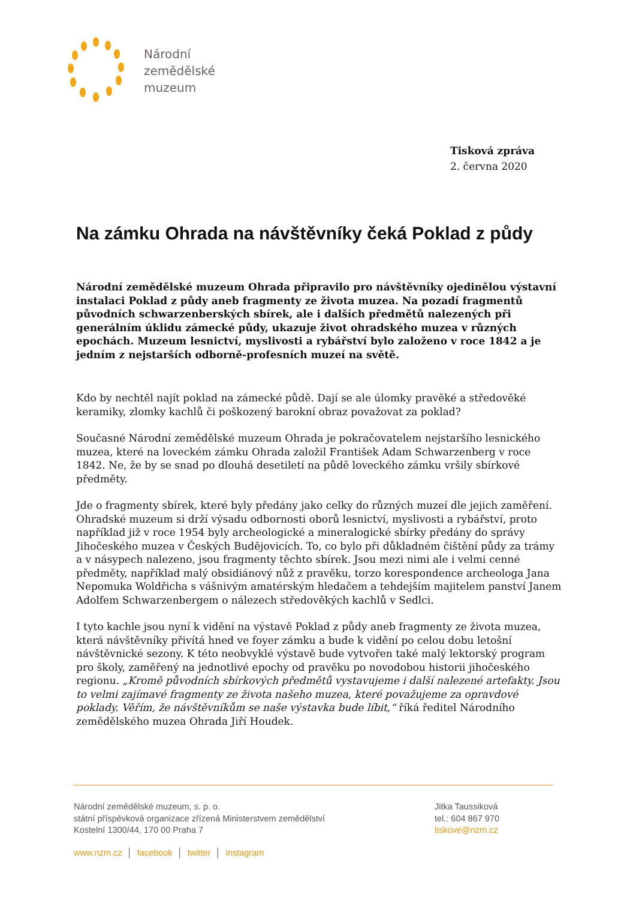Národní
zemědělské
muzeum
Tisková zpráva
2. června 2020
Na zámku Ohrada na návštěvníky čeká Poklad z půdy
Národní zemědělské muzeum Ohrada připravilo pro návštěvníky ojedinělou výstavní instalaci Poklad z půdy aneb fragmenty ze života muzea. Na pozadí fragmentů původních schwarzenberských sbírek, ale i dalších předmětů nalezených při generálním úklidu zámecké půdy, ukazuje život ohradského muzea v různých epochách. Muzeum lesnictví, myslivosti a rybářství bylo založeno v roce 1842 a je jedním z nejstarších odborně-profesních muzeí na světě.
Kdo by nechtěl najít poklad na zámecké půdě. Dají se ale úlomky pravěké a středověké keramiky, zlomky kachlů či poškozený barokní obraz považovat za poklad?
Současné Národní zemědělské muzeum Ohrada je pokračovatelem nejstaršího lesnického muzea, které na loveckém zámku Ohrada založil František Adam Schwarzenberg v roce 1842. Ne, že by se snad po dlouhá desetiletí na půdě loveckého zámku vršily sbírkové předměty.
Jde o fragmenty sbírek, které byly předány jako celky do různých muzeí dle jejich zaměření. Ohradské muzeum si drží výsadu odbornosti oborů lesnictví, myslivosti a rybářství, proto například již v roce 1954 byly archeologické a mineralogické sbírky předány do správy Jihočeského muzea v Českých Budějovicích. To, co bylo při důkladném čištění půdy za trámy a v násypech nalezeno, jsou fragmenty těchto sbírek. Jsou mezi nimi ale i velmi cenné předměty, například malý obsidiánový nůž z pravěku, torzo korespondence archeologa Jana Nepomuka Woldřicha s vášnivým amatérským hledačem a tehdejším majitelem panství Janem Adolfem Schwarzenbergem o nálezech středověkých kachlů v Sedlci.
I tyto kachle jsou nyní k vidění na výstavě Poklad z půdy aneb fragmenty ze života muzea, která návštěvníky přivítá hned ve foyer zámku a bude k vidění po celou dobu letošní návštěvnické sezony. K této neobvyklé výstavě bude vytvořen také malý lektorský program pro školy, zaměřený na jednotlivé epochy od pravěku po novodobou historii jihočeského regionu. „Kromě původních sbírkových předmětů vystavujeme i další nalezené artefakty. Jsou to velmi zajímavé fragmenty ze života našeho muzea, které považujeme za opravdové poklady. Věřím, že návštěvníkům se naše výstavka bude líbit,“ říká ředitel Národního zemědělského muzea Ohrada Jiří Houdek.
Národní zemědělské muzeum, s. p. o.
státní příspěvková organizace zřízená Ministerstvem zemědělství
Kostelní 1300/44, 170 00 Praha 7
Jitka Taussiková
tel.: 604 867 970
tiskove@nzm.cz
www.nzm.cz │ facebook │ twitter │ instagram